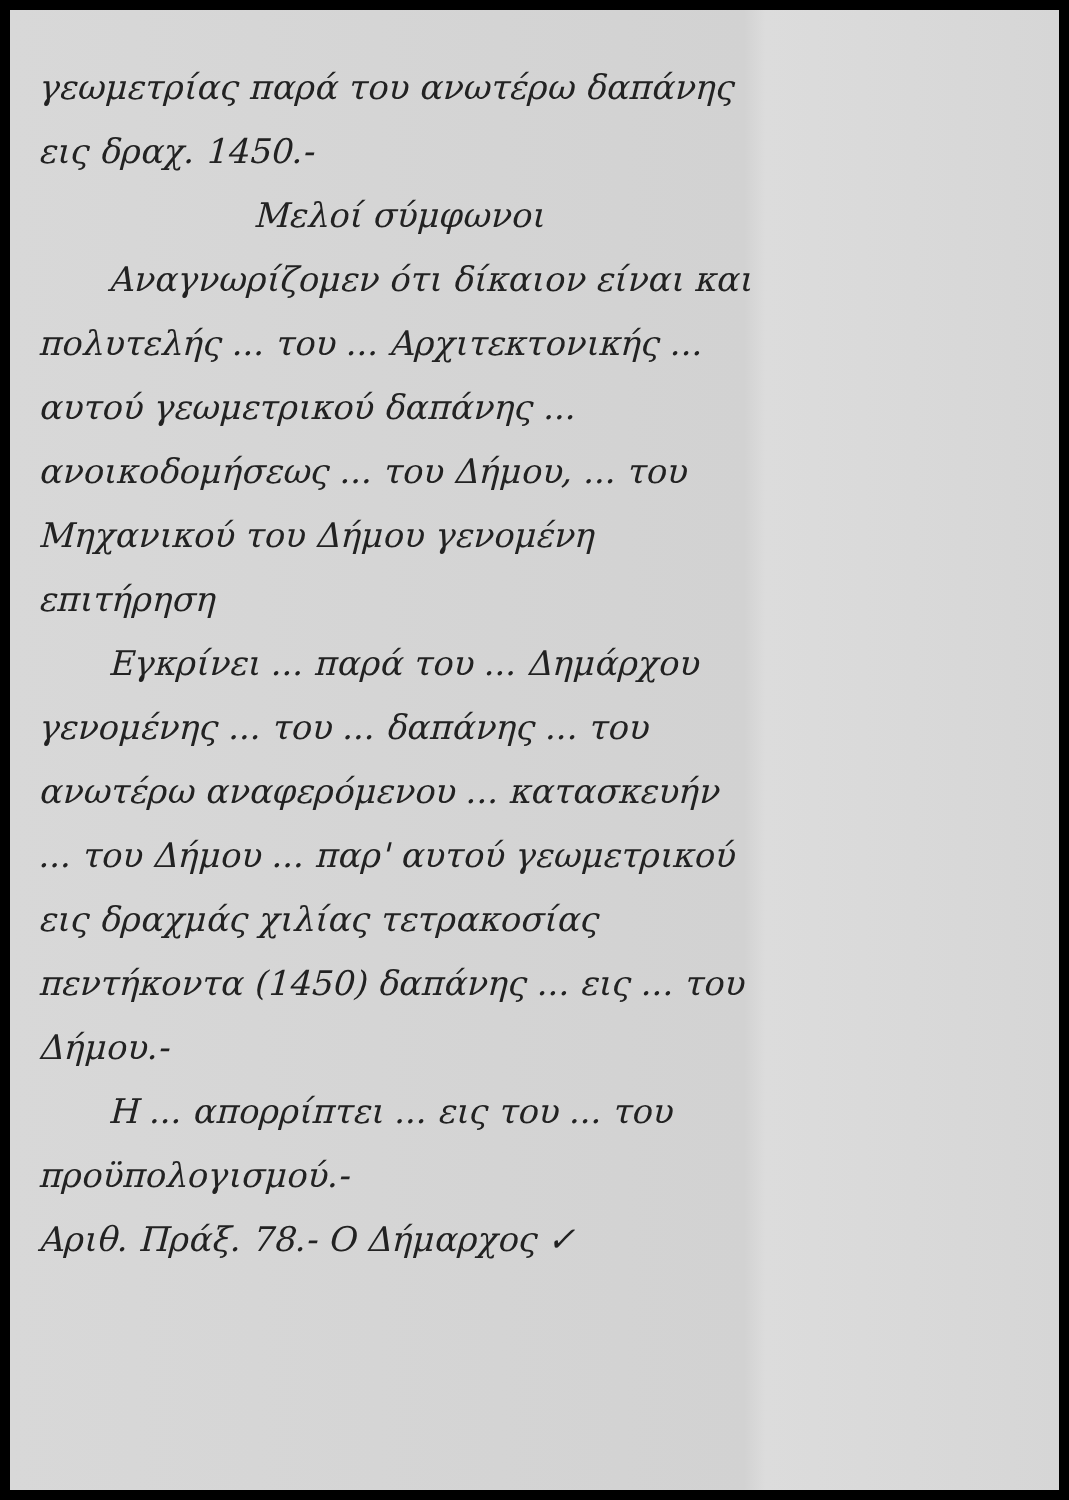γεωμετρίας παρά του ανωτέρω δαπάνης εις δραχ. 1450.-
Μελοί σύμφωνοι
Αναγνωρίζομεν ότι δίκαιον είναι και πολυτελής ... του ... Αρχιτεκτονικής ... αυτού γεωμετρικού δαπάνης ... ανοικοδομήσεως ... του Δήμου, ... του Μηχανικού του Δήμου γενομένη επιτήρηση
Εγκρίνει ... παρά του ... Δημάρχου γενομένης ... του ... δαπάνης ... του ανωτέρω αναφερόμενου ... κατασκευήν ... του Δήμου ... παρ' αυτού γεωμετρικού εις δραχμάς χιλίας τετρακοσίας πεντήκοντα (1450) δαπάνης ... εις ... του Δήμου.-
Η ... απορρίπτει ... εις του ... του προϋπολογισμού.-
Αριθ. Πράξ. 78.- Ο Δήμαρχος ✓